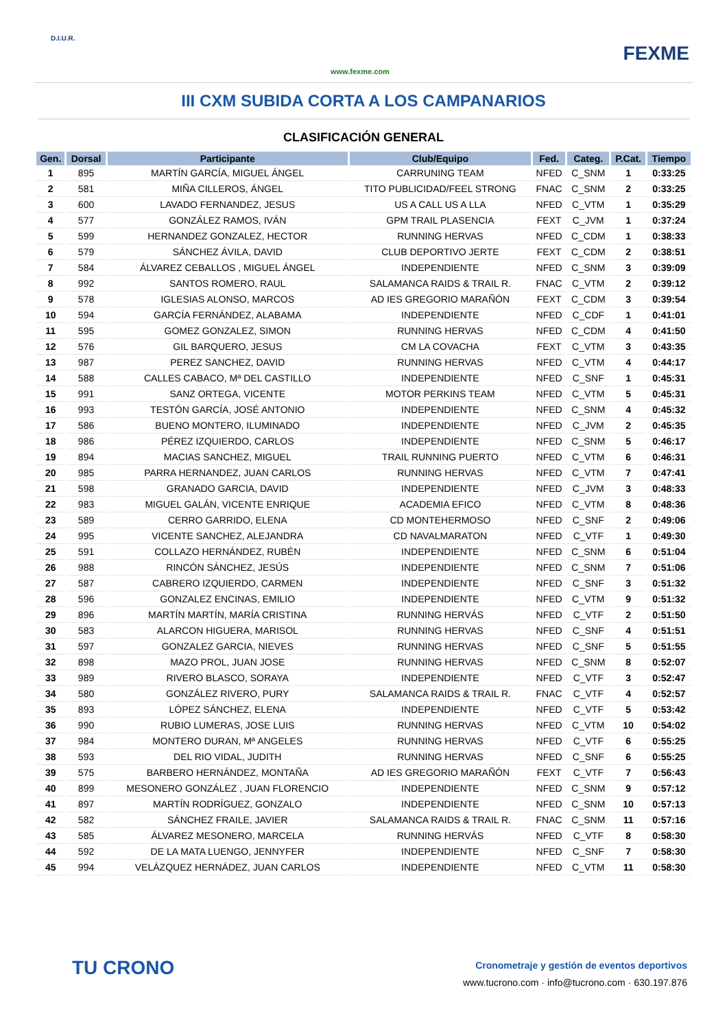D.I.U.R.
www.fexme.com
FEXME
III CXM SUBIDA CORTA A LOS CAMPANARIOS
CLASIFICACIÓN GENERAL
| Gen. | Dorsal | Participante | Club/Equipo | Fed. | Categ. | P.Cat. | Tiempo |
| --- | --- | --- | --- | --- | --- | --- | --- |
| 1 | 895 | MARTÍN GARCÍA, MIGUEL ÁNGEL | CARRUNING TEAM | NFED | C_SNM | 1 | 0:33:25 |
| 2 | 581 | MIÑA CILLEROS, ÁNGEL | TITO PUBLICIDAD/FEEL STRONG | FNAC | C_SNM | 2 | 0:33:25 |
| 3 | 600 | LAVADO FERNANDEZ, JESUS | US A CALL US A LLA | NFED | C_VTM | 1 | 0:35:29 |
| 4 | 577 | GONZÁLEZ RAMOS, IVÁN | GPM TRAIL PLASENCIA | FEXT | C_JVM | 1 | 0:37:24 |
| 5 | 599 | HERNANDEZ GONZALEZ, HECTOR | RUNNING HERVAS | NFED | C_CDM | 1 | 0:38:33 |
| 6 | 579 | SÁNCHEZ ÁVILA, DAVID | CLUB DEPORTIVO JERTE | FEXT | C_CDM | 2 | 0:38:51 |
| 7 | 584 | ÁLVAREZ CEBALLOS , MIGUEL ÁNGEL | INDEPENDIENTE | NFED | C_SNM | 3 | 0:39:09 |
| 8 | 992 | SANTOS ROMERO, RAUL | SALAMANCA RAIDS & TRAIL R. | FNAC | C_VTM | 2 | 0:39:12 |
| 9 | 578 | IGLESIAS ALONSO, MARCOS | AD IES GREGORIO MARAÑÓN | FEXT | C_CDM | 3 | 0:39:54 |
| 10 | 594 | GARCÍA FERNÁNDEZ, ALABAMA | INDEPENDIENTE | NFED | C_CDF | 1 | 0:41:01 |
| 11 | 595 | GOMEZ GONZALEZ, SIMON | RUNNING HERVAS | NFED | C_CDM | 4 | 0:41:50 |
| 12 | 576 | GIL BARQUERO, JESUS | CM LA COVACHA | FEXT | C_VTM | 3 | 0:43:35 |
| 13 | 987 | PEREZ SANCHEZ, DAVID | RUNNING HERVAS | NFED | C_VTM | 4 | 0:44:17 |
| 14 | 588 | CALLES CABACO, Mª DEL CASTILLO | INDEPENDIENTE | NFED | C_SNF | 1 | 0:45:31 |
| 15 | 991 | SANZ ORTEGA, VICENTE | MOTOR PERKINS TEAM | NFED | C_VTM | 5 | 0:45:31 |
| 16 | 993 | TESTÓN GARCÍA, JOSÉ ANTONIO | INDEPENDIENTE | NFED | C_SNM | 4 | 0:45:32 |
| 17 | 586 | BUENO MONTERO, ILUMINADO | INDEPENDIENTE | NFED | C_JVM | 2 | 0:45:35 |
| 18 | 986 | PÉREZ IZQUIERDO, CARLOS | INDEPENDIENTE | NFED | C_SNM | 5 | 0:46:17 |
| 19 | 894 | MACIAS SANCHEZ, MIGUEL | TRAIL RUNNING PUERTO | NFED | C_VTM | 6 | 0:46:31 |
| 20 | 985 | PARRA HERNANDEZ, JUAN CARLOS | RUNNING HERVAS | NFED | C_VTM | 7 | 0:47:41 |
| 21 | 598 | GRANADO GARCIA, DAVID | INDEPENDIENTE | NFED | C_JVM | 3 | 0:48:33 |
| 22 | 983 | MIGUEL GALÁN, VICENTE ENRIQUE | ACADEMIA EFICO | NFED | C_VTM | 8 | 0:48:36 |
| 23 | 589 | CERRO GARRIDO, ELENA | CD MONTEHERMOSO | NFED | C_SNF | 2 | 0:49:06 |
| 24 | 995 | VICENTE SANCHEZ, ALEJANDRA | CD NAVALMARATON | NFED | C_VTF | 1 | 0:49:30 |
| 25 | 591 | COLLAZO HERNÁNDEZ, RUBÉN | INDEPENDIENTE | NFED | C_SNM | 6 | 0:51:04 |
| 26 | 988 | RINCÓN SÁNCHEZ, JESÚS | INDEPENDIENTE | NFED | C_SNM | 7 | 0:51:06 |
| 27 | 587 | CABRERO IZQUIERDO, CARMEN | INDEPENDIENTE | NFED | C_SNF | 3 | 0:51:32 |
| 28 | 596 | GONZALEZ ENCINAS, EMILIO | INDEPENDIENTE | NFED | C_VTM | 9 | 0:51:32 |
| 29 | 896 | MARTÍN MARTÍN, MARÍA CRISTINA | RUNNING HERVÁS | NFED | C_VTF | 2 | 0:51:50 |
| 30 | 583 | ALARCON HIGUERA, MARISOL | RUNNING HERVAS | NFED | C_SNF | 4 | 0:51:51 |
| 31 | 597 | GONZALEZ GARCIA, NIEVES | RUNNING HERVAS | NFED | C_SNF | 5 | 0:51:55 |
| 32 | 898 | MAZO PROL, JUAN JOSE | RUNNING HERVAS | NFED | C_SNM | 8 | 0:52:07 |
| 33 | 989 | RIVERO BLASCO, SORAYA | INDEPENDIENTE | NFED | C_VTF | 3 | 0:52:47 |
| 34 | 580 | GONZÁLEZ RIVERO, PURY | SALAMANCA RAIDS & TRAIL R. | FNAC | C_VTF | 4 | 0:52:57 |
| 35 | 893 | LÓPEZ SÁNCHEZ, ELENA | INDEPENDIENTE | NFED | C_VTF | 5 | 0:53:42 |
| 36 | 990 | RUBIO LUMERAS, JOSE LUIS | RUNNING HERVAS | NFED | C_VTM | 10 | 0:54:02 |
| 37 | 984 | MONTERO DURAN, Mª ANGELES | RUNNING HERVAS | NFED | C_VTF | 6 | 0:55:25 |
| 38 | 593 | DEL RIO VIDAL, JUDITH | RUNNING HERVAS | NFED | C_SNF | 6 | 0:55:25 |
| 39 | 575 | BARBERO HERNÁNDEZ, MONTAÑA | AD IES GREGORIO MARAÑÓN | FEXT | C_VTF | 7 | 0:56:43 |
| 40 | 899 | MESONERO GONZÁLEZ , JUAN FLORENCIO | INDEPENDIENTE | NFED | C_SNM | 9 | 0:57:12 |
| 41 | 897 | MARTÍN RODRÍGUEZ, GONZALO | INDEPENDIENTE | NFED | C_SNM | 10 | 0:57:13 |
| 42 | 582 | SÁNCHEZ FRAILE, JAVIER | SALAMANCA RAIDS & TRAIL R. | FNAC | C_SNM | 11 | 0:57:16 |
| 43 | 585 | ÁLVAREZ MESONERO, MARCELA | RUNNING HERVÁS | NFED | C_VTF | 8 | 0:58:30 |
| 44 | 592 | DE LA MATA LUENGO, JENNYFER | INDEPENDIENTE | NFED | C_SNF | 7 | 0:58:30 |
| 45 | 994 | VELÁZQUEZ HERNÁDEZ, JUAN CARLOS | INDEPENDIENTE | NFED | C_VTM | 11 | 0:58:30 |
TU CRONO
Cronometraje y gestión de eventos deportivos
www.tucrono.com · info@tucrono.com · 630.197.876